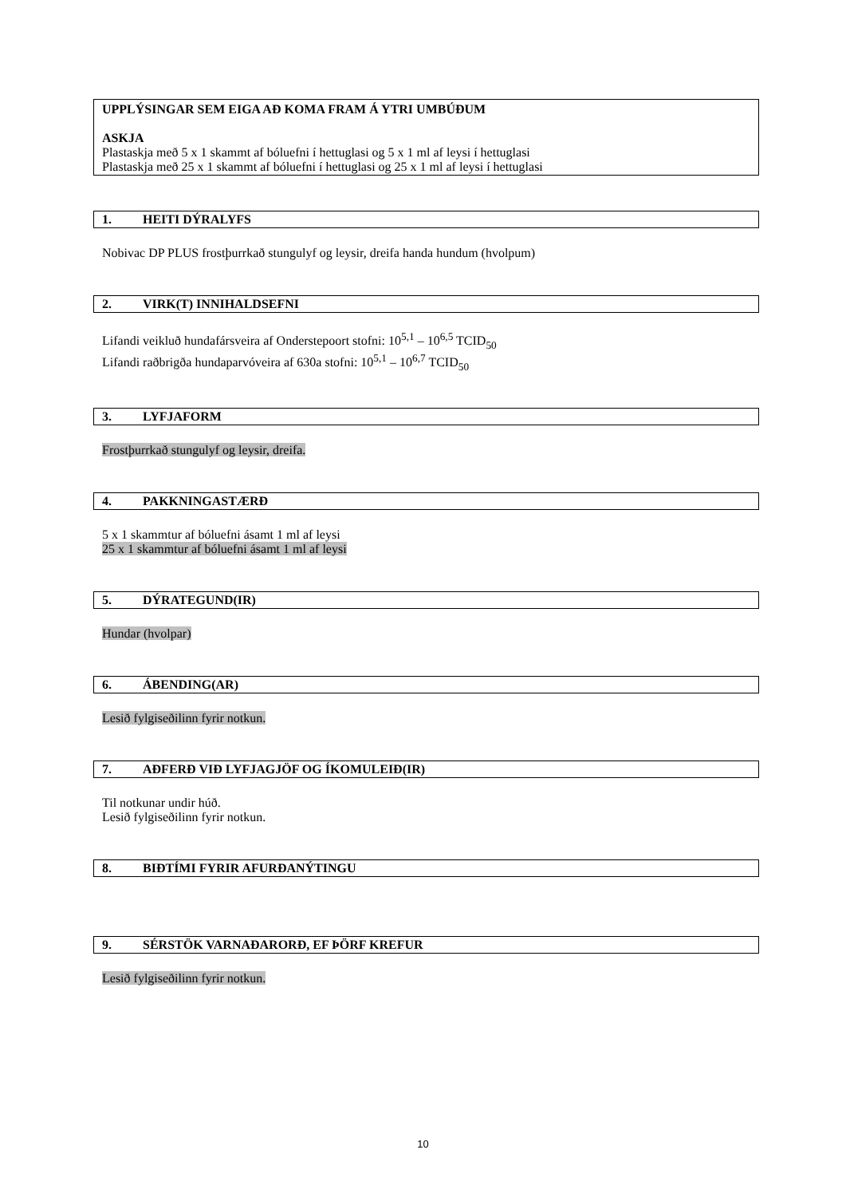UPPLÝSINGAR SEM EIGA AÐ KOMA FRAM Á YTRI UMBÚÐUM
ASKJA
Plastaskja með 5 x 1 skammt af bóluefni í hettuglasi og 5 x 1 ml af leysi í hettuglasi
Plastaskja með 25 x 1 skammt af bóluefni í hettuglasi og 25 x 1 ml af leysi í hettuglasi
1. HEITI DÝRALYFS
Nobivac DP PLUS frostþurrkað stungulyf og leysir, dreifa handa hundum (hvolpum)
2. VIRK(T) INNIHALDSEFNI
Lifandi veikluð hundafársveira af Onderstepoort stofni: 10<sup>5,1</sup> – 10<sup>6,5</sup> TCID<sub>50</sub>
Lifandi raðbrigða hundaparvóveira af 630a stofni: 10<sup>5,1</sup> – 10<sup>6,7</sup> TCID<sub>50</sub>
3. LYFJAFORM
Frostþurrkað stungulyf og leysir, dreifa.
4. PAKKNINGASTÆRÐ
5 x 1 skammtur af bóluefni ásamt 1 ml af leysi
25 x 1 skammtur af bóluefni ásamt 1 ml af leysi
5. DÝRATEGUND(IR)
Hundar (hvolpar)
6. ÁBENDING(AR)
Lesið fylgiseðilinn fyrir notkun.
7. AÐFERÐ VIÐ LYFJAGJÖF OG ÍKOMULEIÐ(IR)
Til notkunar undir húð.
Lesið fylgiseðilinn fyrir notkun.
8. BIÐTÍMI FYRIR AFURÐANÝTINGU
9. SÉRSTÖK VARNAÐARORÐ, EF ÞÖRF KREFUR
Lesið fylgiseðilinn fyrir notkun.
10